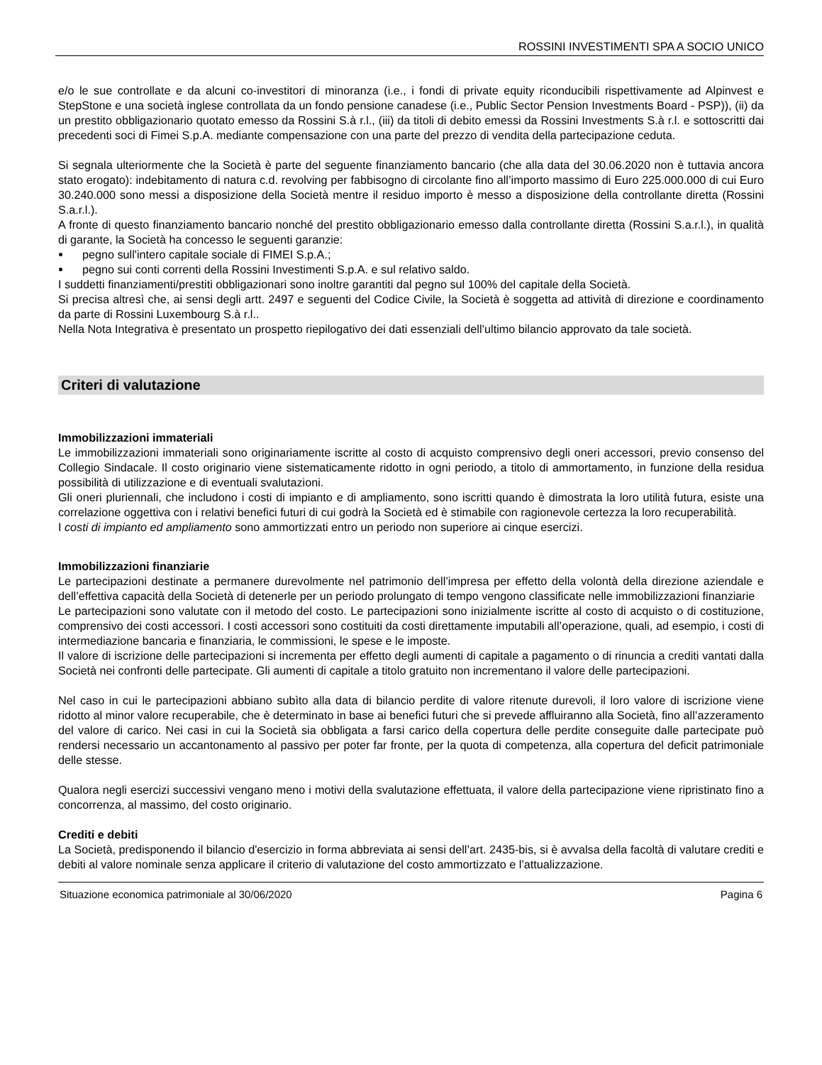ROSSINI INVESTIMENTI SPA A SOCIO UNICO
e/o le sue controllate e da alcuni co-investitori di minoranza (i.e., i fondi di private equity riconducibili rispettivamente ad Alpinvest e StepStone e una società inglese controllata da un fondo pensione canadese (i.e., Public Sector Pension Investments Board - PSP)), (ii) da un prestito obbligazionario quotato emesso da Rossini S.à r.l., (iii) da titoli di debito emessi da Rossini Investments S.à r.l. e sottoscritti dai precedenti soci di Fimei S.p.A. mediante compensazione con una parte del prezzo di vendita della partecipazione ceduta.
Si segnala ulteriormente che la Società è parte del seguente finanziamento bancario (che alla data del 30.06.2020 non è tuttavia ancora stato erogato): indebitamento di natura c.d. revolving per fabbisogno di circolante fino all’importo massimo di Euro 225.000.000 di cui Euro 30.240.000 sono messi a disposizione della Società mentre il residuo importo è messo a disposizione della controllante diretta (Rossini S.a.r.l.).
A fronte di questo finanziamento bancario nonché del prestito obbligazionario emesso dalla controllante diretta (Rossini S.a.r.l.), in qualità di garante, la Società ha concesso le seguenti garanzie:
pegno sull'intero capitale sociale di FIMEI S.p.A.;
pegno sui conti correnti della Rossini Investimenti S.p.A. e sul relativo saldo.
I suddetti finanziamenti/prestiti obbligazionari sono inoltre garantiti dal pegno sul 100% del capitale della Società.
Si precisa altresì che, ai sensi degli artt. 2497 e seguenti del Codice Civile, la Società è soggetta ad attività di direzione e coordinamento da parte di Rossini Luxembourg S.à r.l..
Nella Nota Integrativa è presentato un prospetto riepilogativo dei dati essenziali dell’ultimo bilancio approvato da tale società.
Criteri di valutazione
Immobilizzazioni immateriali
Le immobilizzazioni immateriali sono originariamente iscritte al costo di acquisto comprensivo degli oneri accessori, previo consenso del Collegio Sindacale. Il costo originario viene sistematicamente ridotto in ogni periodo, a titolo di ammortamento, in funzione della residua possibilità di utilizzazione e di eventuali svalutazioni.
Gli oneri pluriennali, che includono i costi di impianto e di ampliamento, sono iscritti quando è dimostrata la loro utilità futura, esiste una correlazione oggettiva con i relativi benefici futuri di cui godrà la Società ed è stimabile con ragionevole certezza la loro recuperabilità.
I costi di impianto ed ampliamento sono ammortizzati entro un periodo non superiore ai cinque esercizi.
Immobilizzazioni finanziarie
Le partecipazioni destinate a permanere durevolmente nel patrimonio dell’impresa per effetto della volontà della direzione aziendale e dell’effettiva capacità della Società di detenerle per un periodo prolungato di tempo vengono classificate nelle immobilizzazioni finanziarie
Le partecipazioni sono valutate con il metodo del costo. Le partecipazioni sono inizialmente iscritte al costo di acquisto o di costituzione, comprensivo dei costi accessori. I costi accessori sono costituiti da costi direttamente imputabili all’operazione, quali, ad esempio, i costi di intermediazione bancaria e finanziaria, le commissioni, le spese e le imposte.
Il valore di iscrizione delle partecipazioni si incrementa per effetto degli aumenti di capitale a pagamento o di rinuncia a crediti vantati dalla Società nei confronti delle partecipate. Gli aumenti di capitale a titolo gratuito non incrementano il valore delle partecipazioni.
Nel caso in cui le partecipazioni abbiano subìto alla data di bilancio perdite di valore ritenute durevoli, il loro valore di iscrizione viene ridotto al minor valore recuperabile, che è determinato in base ai benefici futuri che si prevede affluiranno alla Società, fino all’azzeramento del valore di carico. Nei casi in cui la Società sia obbligata a farsi carico della copertura delle perdite conseguite dalle partecipate può rendersi necessario un accantonamento al passivo per poter far fronte, per la quota di competenza, alla copertura del deficit patrimoniale delle stesse.
Qualora negli esercizi successivi vengano meno i motivi della svalutazione effettuata, il valore della partecipazione viene ripristinato fino a concorrenza, al massimo, del costo originario.
Crediti e debiti
La Società, predisponendo il bilancio d'esercizio in forma abbreviata ai sensi dell’art. 2435-bis, si è avvalsa della facoltà di valutare crediti e debiti al valore nominale senza applicare il criterio di valutazione del costo ammortizzato e l’attualizzazione.
Situazione economica patrimoniale al 30/06/2020 Pagina 6